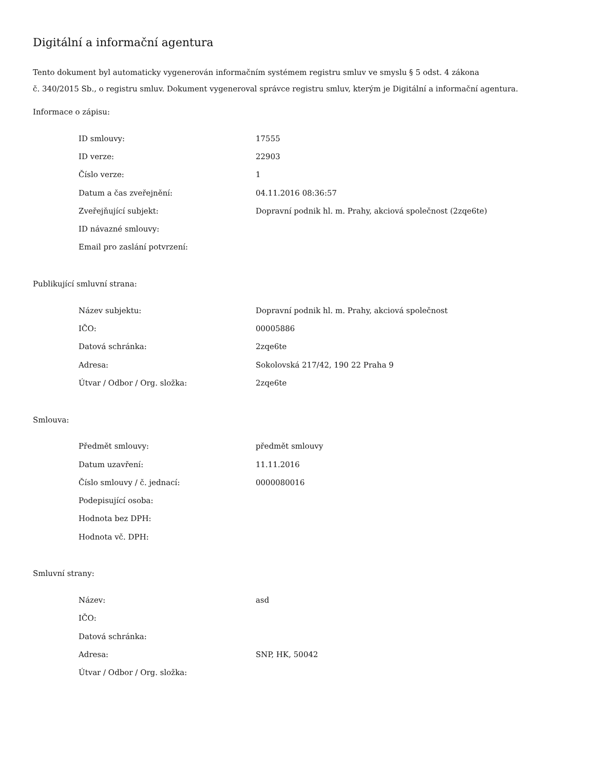Digitální a informační agentura
Tento dokument byl automaticky vygenerován informačním systémem registru smluv ve smyslu § 5 odst. 4 zákona
č. 340/2015 Sb., o registru smluv. Dokument vygeneroval správce registru smluv, kterým je Digitální a informační agentura.
Informace o zápisu:
| ID smlouvy: | 17555 |
| ID verze: | 22903 |
| Číslo verze: | 1 |
| Datum a čas zveřejnění: | 04.11.2016 08:36:57 |
| Zveřejňující subjekt: | Dopravní podnik hl. m. Prahy, akciová společnost (2zqe6te) |
| ID návazné smlouvy: | |
| Email pro zaslání potvrzení: | |
Publikující smluvní strana:
| Název subjektu: | Dopravní podnik hl. m. Prahy, akciová společnost |
| IČO: | 00005886 |
| Datová schránka: | 2zqe6te |
| Adresa: | Sokolovská 217/42, 190 22 Praha 9 |
| Útvar / Odbor / Org. složka: | 2zqe6te |
Smlouva:
| Předmět smlouvy: | předmět smlouvy |
| Datum uzavření: | 11.11.2016 |
| Číslo smlouvy / č. jednací: | 0000080016 |
| Podepisující osoba: | |
| Hodnota bez DPH: | |
| Hodnota vč. DPH: | |
Smluvní strany:
| Název: | asd |
| IČO: | |
| Datová schránka: | |
| Adresa: | SNP, HK, 50042 |
| Útvar / Odbor / Org. složka: | |